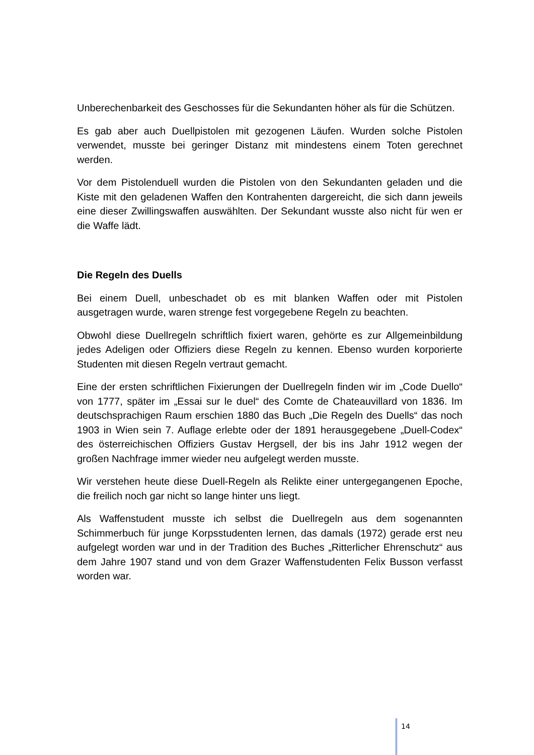Unberechenbarkeit des Geschosses für die Sekundanten höher als für die Schützen.
Es gab aber auch Duellpistolen mit gezogenen Läufen. Wurden solche Pistolen verwendet, musste bei geringer Distanz mit mindestens einem Toten gerechnet werden.
Vor dem Pistolenduell wurden die Pistolen von den Sekundanten geladen und die Kiste mit den geladenen Waffen den Kontrahenten dargereicht, die sich dann jeweils eine dieser Zwillingswaffen auswählten. Der Sekundant wusste also nicht für wen er die Waffe lädt.
Die Regeln des Duells
Bei einem Duell, unbeschadet ob es mit blanken Waffen oder mit Pistolen ausgetragen wurde, waren strenge fest vorgegebene Regeln zu beachten.
Obwohl diese Duellregeln schriftlich fixiert waren, gehörte es zur Allgemeinbildung jedes Adeligen oder Offiziers diese Regeln zu kennen. Ebenso wurden korporierte Studenten mit diesen Regeln vertraut gemacht.
Eine der ersten schriftlichen Fixierungen der Duellregeln finden wir im „Code Duello“ von 1777, später im „Essai sur le duel“ des Comte de Chateauvillard von 1836. Im deutschsprachigen Raum erschien 1880 das Buch „Die Regeln des Duells“ das noch 1903 in Wien sein 7. Auflage erlebte oder der 1891 herausgegebene „Duell-Codex“ des österreichischen Offiziers Gustav Hergsell, der bis ins Jahr 1912 wegen der großen Nachfrage immer wieder neu aufgelegt werden musste.
Wir verstehen heute diese Duell-Regeln als Relikte einer untergegangenen Epoche, die freilich noch gar nicht so lange hinter uns liegt.
Als Waffenstudent musste ich selbst die Duellregeln aus dem sogenannten Schimmerbuch für junge Korpsstudenten lernen, das damals (1972) gerade erst neu aufgelegt worden war und in der Tradition des Buches „Ritterlicher Ehrenschutz“ aus dem Jahre 1907 stand und von dem Grazer Waffenstudenten Felix Busson verfasst worden war.
14